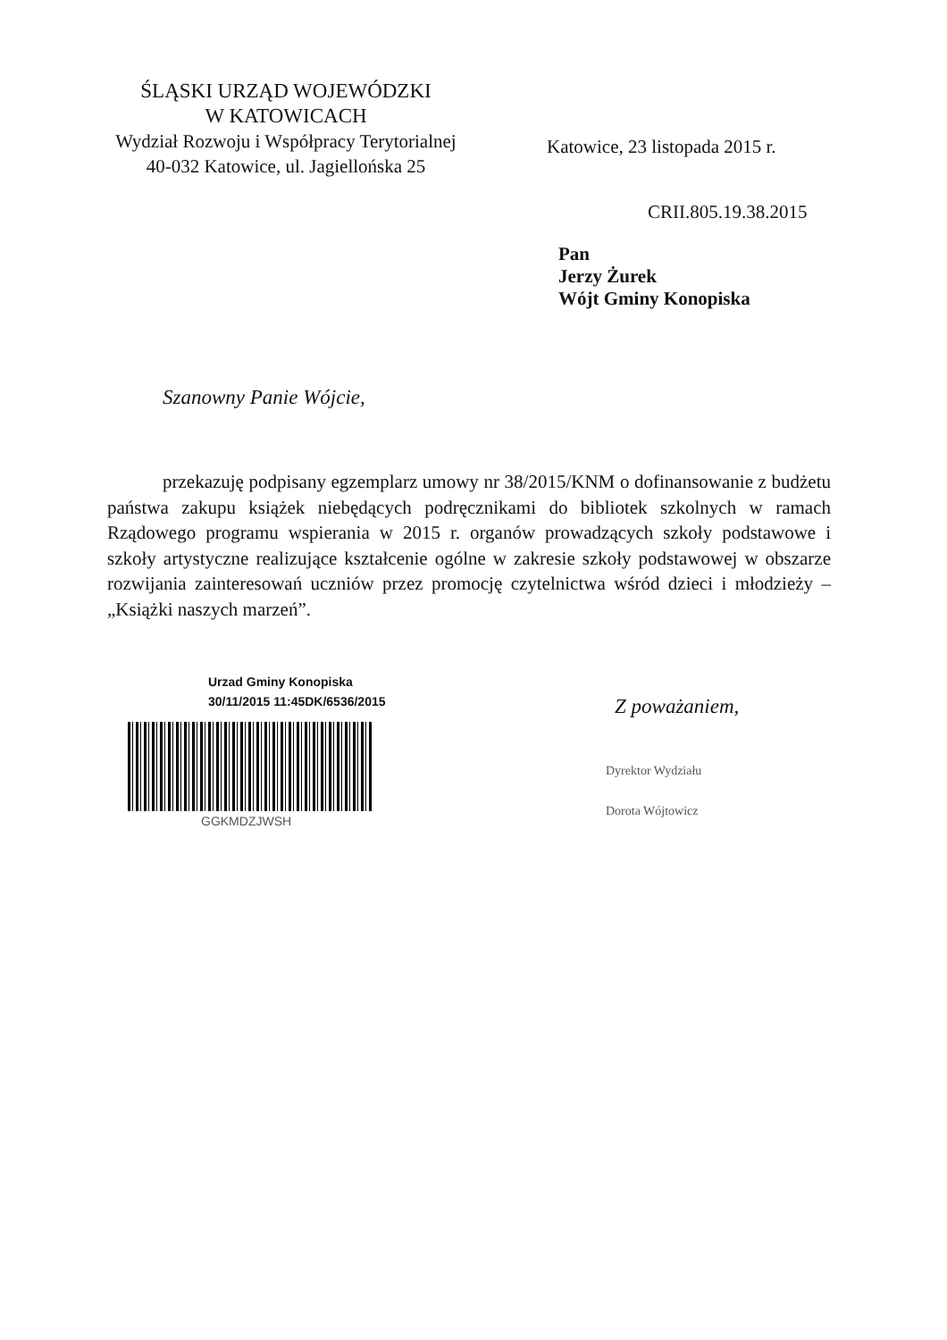ŚLĄSKI URZĄD WOJEWÓDZKI
W KATOWICACH
Wydział Rozwoju i Współpracy Terytorialnej
40-032 Katowice, ul. Jagiellońska 25
Katowice, 23 listopada 2015 r.
CRII.805.19.38.2015
Pan
Jerzy Żurek
Wójt Gminy Konopiska
Szanowny Panie Wójcie,
przekazuję podpisany egzemplarz umowy nr 38/2015/KNM o dofinansowanie z budżetu państwa zakupu książek niebędących podręcznikami do bibliotek szkolnych w ramach Rządowego programu wspierania w 2015 r. organów prowadzących szkoły podstawowe i szkoły artystyczne realizujące kształcenie ogólne w zakresie szkoły podstawowej w obszarze rozwijania zainteresowań uczniów przez promocję czytelnictwa wśród dzieci i młodzieży – „Książki naszych marzeń”.
Urzad Gminy Konopiska
30/11/2015 11:45DK/6536/2015
GGKMDZJWSH
Z poważaniem,
Dyrektor Wydziału
Dorota Wójtowicz